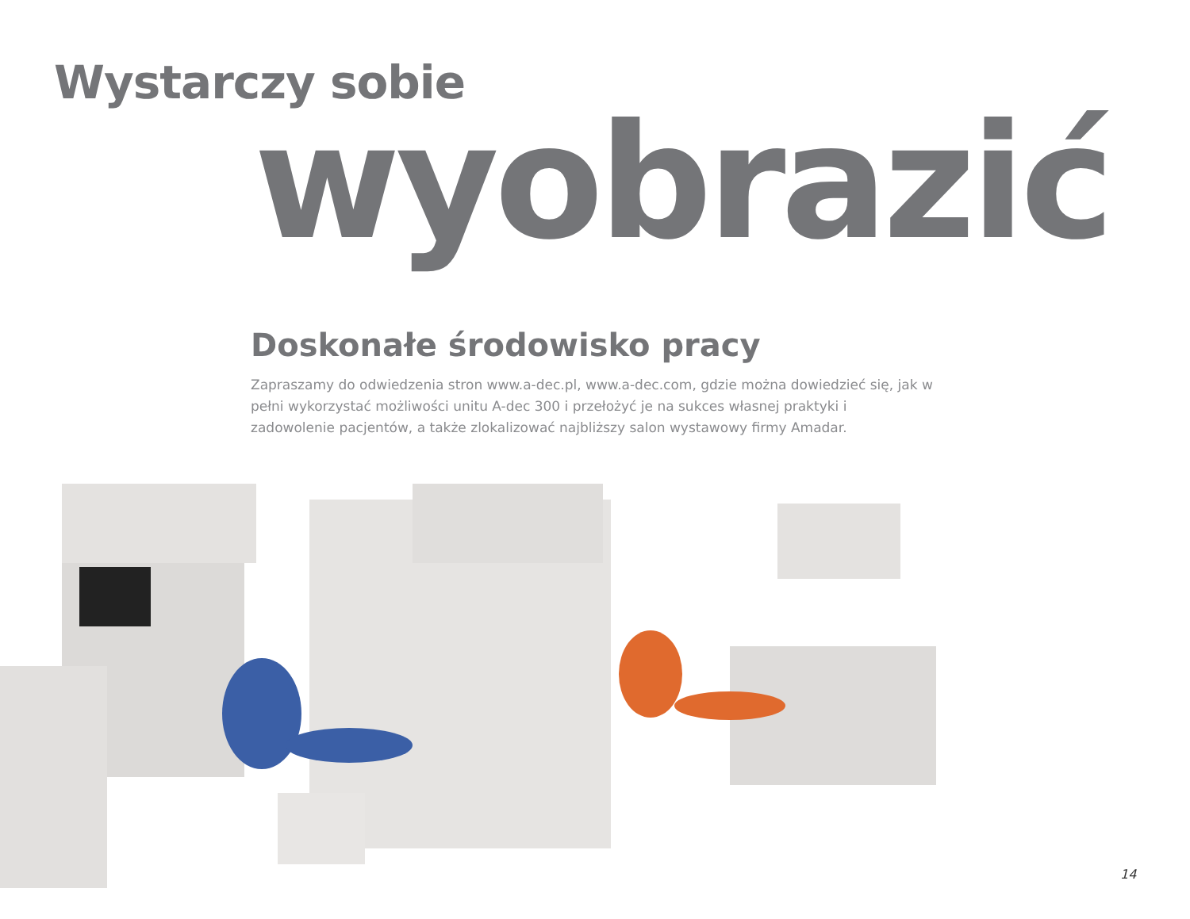Wystarczy sobie
wyobrazić
Doskonałe środowisko pracy
Zapraszamy do odwiedzenia stron www.a-dec.pl, www.a-dec.com, gdzie można dowiedzieć się, jak w pełni wykorzystać możliwości unitu A-dec 300 i przełożyć je na sukces własnej praktyki i zadowolenie pacjentów, a także zlokalizować najbliższy salon wystawowy firmy Amadar.
14